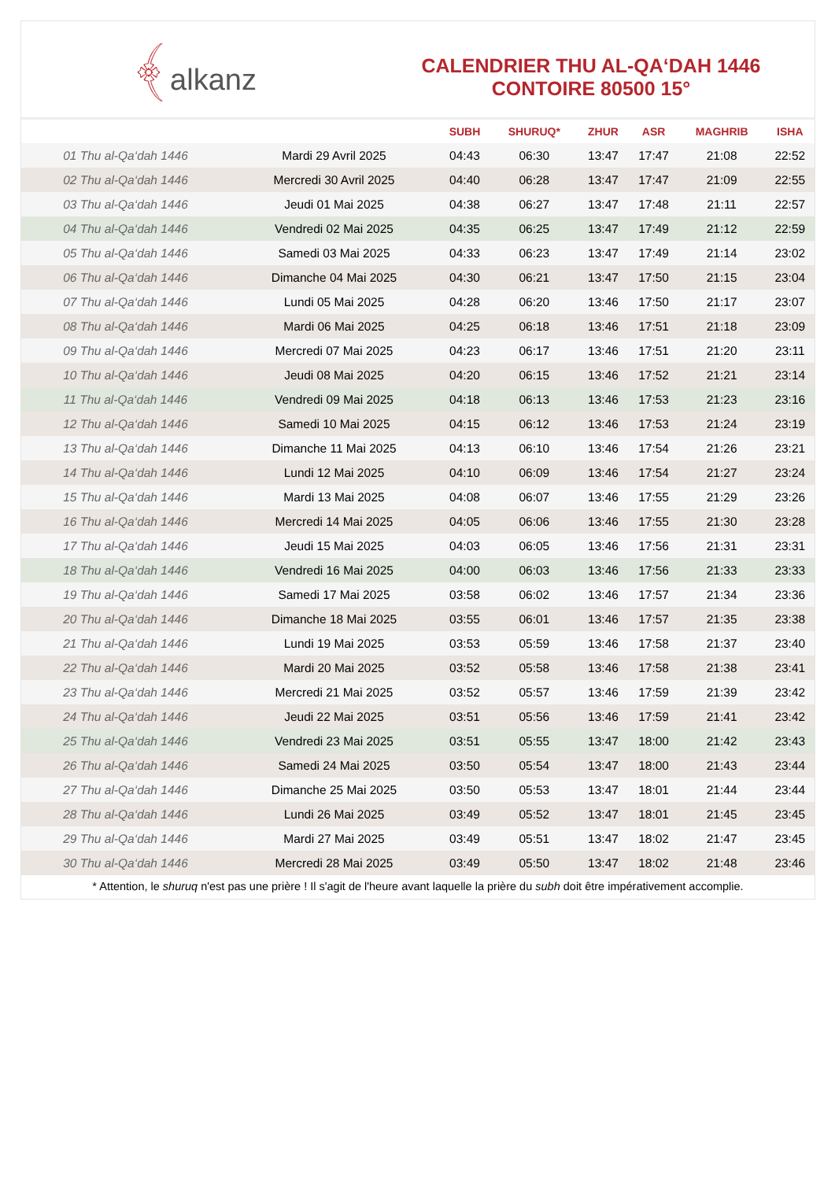﴾alkanz
CALENDRIER THU AL-QA‘DAH 1446
CONTOIRE 80500 15°
| | | SUBH | SHURUQ* | ZHUR | ASR | MAGHRIB | ISHA |
| --- | --- | --- | --- | --- | --- | --- | --- |
| 01 Thu al-Qa‘dah 1446 | Mardi 29 Avril 2025 | 04:43 | 06:30 | 13:47 | 17:47 | 21:08 | 22:52 |
| 02 Thu al-Qa‘dah 1446 | Mercredi 30 Avril 2025 | 04:40 | 06:28 | 13:47 | 17:47 | 21:09 | 22:55 |
| 03 Thu al-Qa‘dah 1446 | Jeudi 01 Mai 2025 | 04:38 | 06:27 | 13:47 | 17:48 | 21:11 | 22:57 |
| 04 Thu al-Qa‘dah 1446 | Vendredi 02 Mai 2025 | 04:35 | 06:25 | 13:47 | 17:49 | 21:12 | 22:59 |
| 05 Thu al-Qa‘dah 1446 | Samedi 03 Mai 2025 | 04:33 | 06:23 | 13:47 | 17:49 | 21:14 | 23:02 |
| 06 Thu al-Qa‘dah 1446 | Dimanche 04 Mai 2025 | 04:30 | 06:21 | 13:47 | 17:50 | 21:15 | 23:04 |
| 07 Thu al-Qa‘dah 1446 | Lundi 05 Mai 2025 | 04:28 | 06:20 | 13:46 | 17:50 | 21:17 | 23:07 |
| 08 Thu al-Qa‘dah 1446 | Mardi 06 Mai 2025 | 04:25 | 06:18 | 13:46 | 17:51 | 21:18 | 23:09 |
| 09 Thu al-Qa‘dah 1446 | Mercredi 07 Mai 2025 | 04:23 | 06:17 | 13:46 | 17:51 | 21:20 | 23:11 |
| 10 Thu al-Qa‘dah 1446 | Jeudi 08 Mai 2025 | 04:20 | 06:15 | 13:46 | 17:52 | 21:21 | 23:14 |
| 11 Thu al-Qa‘dah 1446 | Vendredi 09 Mai 2025 | 04:18 | 06:13 | 13:46 | 17:53 | 21:23 | 23:16 |
| 12 Thu al-Qa‘dah 1446 | Samedi 10 Mai 2025 | 04:15 | 06:12 | 13:46 | 17:53 | 21:24 | 23:19 |
| 13 Thu al-Qa‘dah 1446 | Dimanche 11 Mai 2025 | 04:13 | 06:10 | 13:46 | 17:54 | 21:26 | 23:21 |
| 14 Thu al-Qa‘dah 1446 | Lundi 12 Mai 2025 | 04:10 | 06:09 | 13:46 | 17:54 | 21:27 | 23:24 |
| 15 Thu al-Qa‘dah 1446 | Mardi 13 Mai 2025 | 04:08 | 06:07 | 13:46 | 17:55 | 21:29 | 23:26 |
| 16 Thu al-Qa‘dah 1446 | Mercredi 14 Mai 2025 | 04:05 | 06:06 | 13:46 | 17:55 | 21:30 | 23:28 |
| 17 Thu al-Qa‘dah 1446 | Jeudi 15 Mai 2025 | 04:03 | 06:05 | 13:46 | 17:56 | 21:31 | 23:31 |
| 18 Thu al-Qa‘dah 1446 | Vendredi 16 Mai 2025 | 04:00 | 06:03 | 13:46 | 17:56 | 21:33 | 23:33 |
| 19 Thu al-Qa‘dah 1446 | Samedi 17 Mai 2025 | 03:58 | 06:02 | 13:46 | 17:57 | 21:34 | 23:36 |
| 20 Thu al-Qa‘dah 1446 | Dimanche 18 Mai 2025 | 03:55 | 06:01 | 13:46 | 17:57 | 21:35 | 23:38 |
| 21 Thu al-Qa‘dah 1446 | Lundi 19 Mai 2025 | 03:53 | 05:59 | 13:46 | 17:58 | 21:37 | 23:40 |
| 22 Thu al-Qa‘dah 1446 | Mardi 20 Mai 2025 | 03:52 | 05:58 | 13:46 | 17:58 | 21:38 | 23:41 |
| 23 Thu al-Qa‘dah 1446 | Mercredi 21 Mai 2025 | 03:52 | 05:57 | 13:46 | 17:59 | 21:39 | 23:42 |
| 24 Thu al-Qa‘dah 1446 | Jeudi 22 Mai 2025 | 03:51 | 05:56 | 13:46 | 17:59 | 21:41 | 23:42 |
| 25 Thu al-Qa‘dah 1446 | Vendredi 23 Mai 2025 | 03:51 | 05:55 | 13:47 | 18:00 | 21:42 | 23:43 |
| 26 Thu al-Qa‘dah 1446 | Samedi 24 Mai 2025 | 03:50 | 05:54 | 13:47 | 18:00 | 21:43 | 23:44 |
| 27 Thu al-Qa‘dah 1446 | Dimanche 25 Mai 2025 | 03:50 | 05:53 | 13:47 | 18:01 | 21:44 | 23:44 |
| 28 Thu al-Qa‘dah 1446 | Lundi 26 Mai 2025 | 03:49 | 05:52 | 13:47 | 18:01 | 21:45 | 23:45 |
| 29 Thu al-Qa‘dah 1446 | Mardi 27 Mai 2025 | 03:49 | 05:51 | 13:47 | 18:02 | 21:47 | 23:45 |
| 30 Thu al-Qa‘dah 1446 | Mercredi 28 Mai 2025 | 03:49 | 05:50 | 13:47 | 18:02 | 21:48 | 23:46 |
* Attention, le shuruq n'est pas une prière ! Il s'agit de l'heure avant laquelle la prière du subh doit être impérativement accomplie.